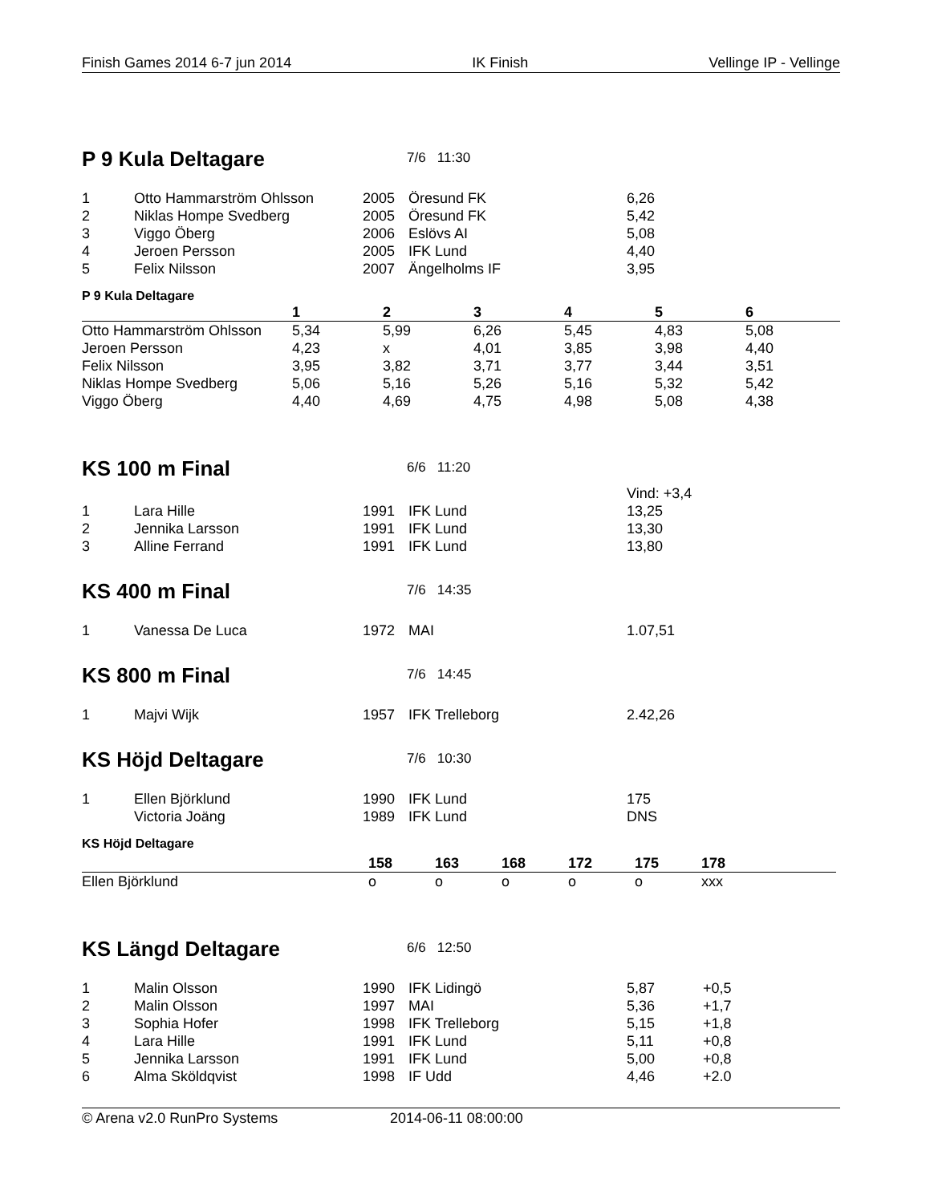Finish Games 2014 6-7 jun 2014 IK Finish Vellinge IP - Vellinge
P 9 Kula Deltagare
7/6 11:30
| 1 | Otto Hammarström Ohlsson | 2005 | Öresund FK | 6,26 |
| 2 | Niklas Hompe Svedberg | 2005 | Öresund FK | 5,42 |
| 3 | Viggo Öberg | 2006 | Eslövs AI | 5,08 |
| 4 | Jeroen Persson | 2005 | IFK Lund | 4,40 |
| 5 | Felix Nilsson | 2007 | Ängelholms IF | 3,95 |
P 9 Kula Deltagare
| | 1 | 2 | 3 | 4 | 5 | 6 |
| --- | --- | --- | --- | --- | --- | --- |
| Otto Hammarström Ohlsson | 5,34 | 5,99 | 6,26 | 5,45 | 4,83 | 5,08 |
| Jeroen Persson | 4,23 | x | 4,01 | 3,85 | 3,98 | 4,40 |
| Felix Nilsson | 3,95 | 3,82 | 3,71 | 3,77 | 3,44 | 3,51 |
| Niklas Hompe Svedberg | 5,06 | 5,16 | 5,26 | 5,16 | 5,32 | 5,42 |
| Viggo Öberg | 4,40 | 4,69 | 4,75 | 4,98 | 5,08 | 4,38 |
KS 100 m Final
6/6 11:20
| | | | | Vind: +3,4 |
| 1 | Lara Hille | 1991 | IFK Lund | 13,25 |
| 2 | Jennika Larsson | 1991 | IFK Lund | 13,30 |
| 3 | Alline Ferrand | 1991 | IFK Lund | 13,80 |
KS 400 m Final
7/6 14:35
| 1 | Vanessa De Luca | 1972 | MAI | 1.07,51 |
KS 800 m Final
7/6 14:45
| 1 | Majvi Wijk | 1957 | IFK Trelleborg | 2.42,26 |
KS Höjd Deltagare
7/6 10:30
| 1 | Ellen Björklund | 1990 | IFK Lund | 175 |
| | Victoria Joäng | 1989 | IFK Lund | DNS |
KS Höjd Deltagare
| | 158 | 163 | 168 | 172 | 175 | 178 |
| --- | --- | --- | --- | --- | --- | --- |
| Ellen Björklund | o | o | o | o | o | xxx |
KS Längd Deltagare
6/6 12:50
| 1 | Malin Olsson | 1990 | IFK Lidingö | 5,87 | +0,5 |
| 2 | Malin Olsson | 1997 | MAI | 5,36 | +1,7 |
| 3 | Sophia Hofer | 1998 | IFK Trelleborg | 5,15 | +1,8 |
| 4 | Lara Hille | 1991 | IFK Lund | 5,11 | +0,8 |
| 5 | Jennika Larsson | 1991 | IFK Lund | 5,00 | +0,8 |
| 6 | Alma Sköldqvist | 1998 | IF Udd | 4,46 | +2.0 |
© Arena v2.0 RunPro Systems 2014-06-11 08:00:00